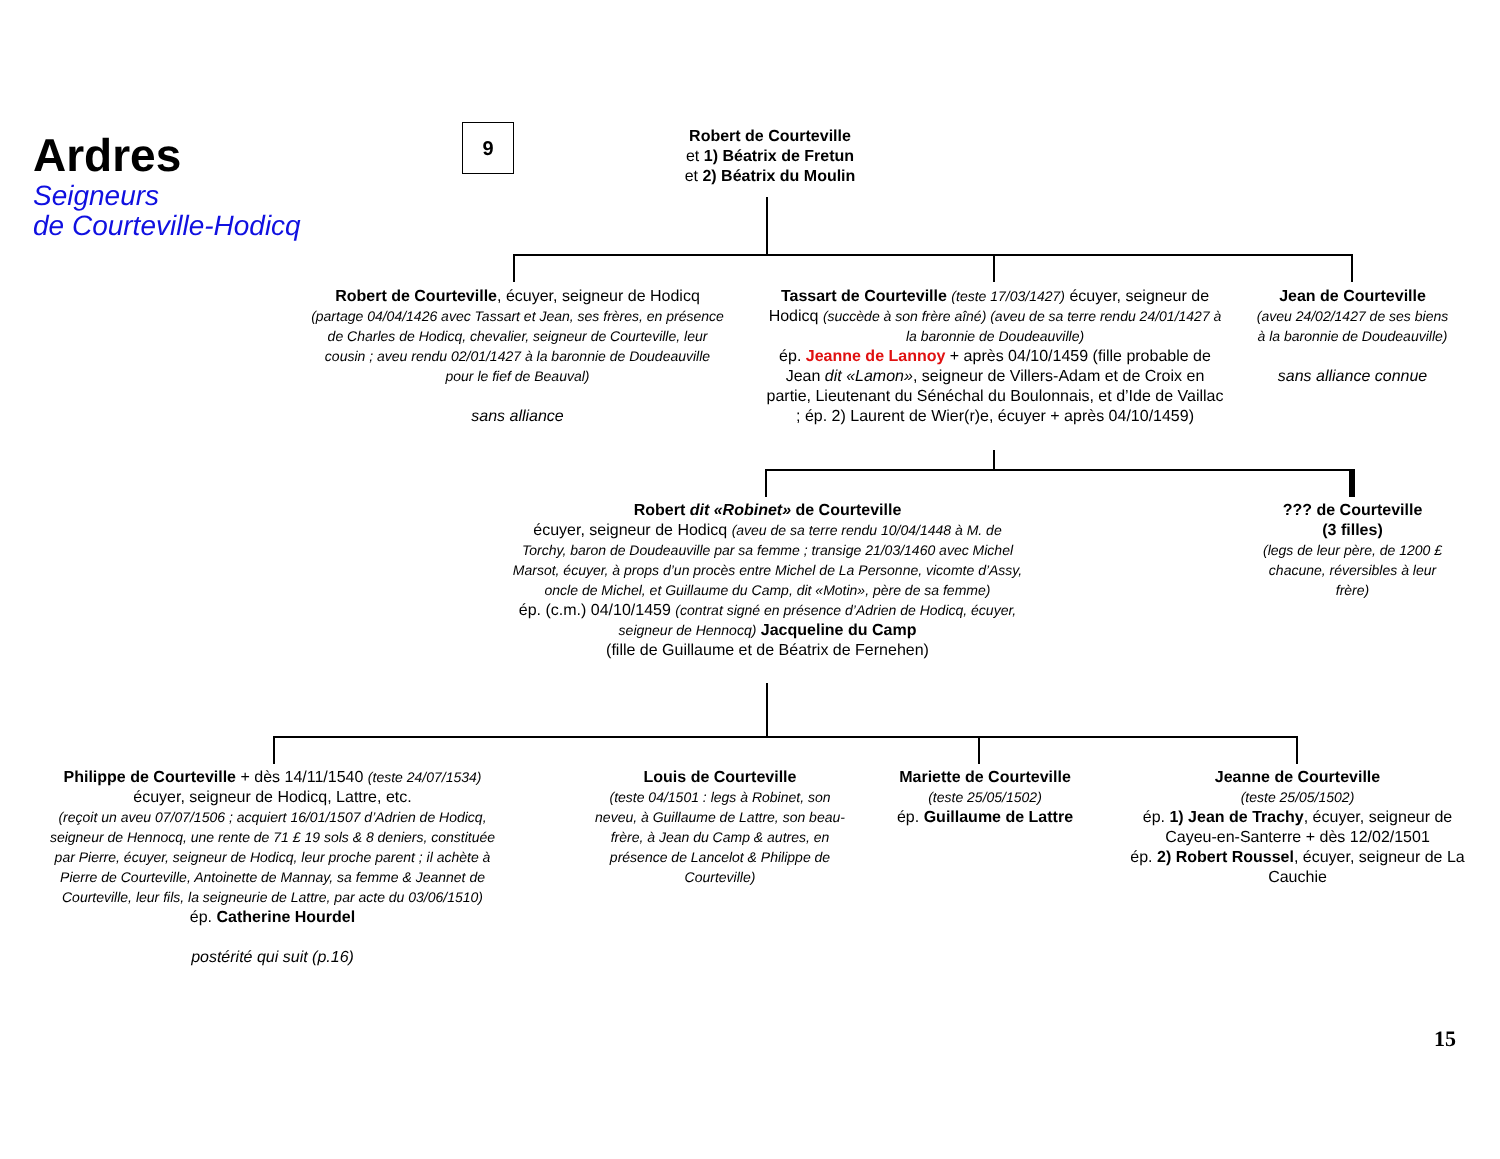Ardres
Seigneurs
de Courteville-Hodicq
9
Robert de Courteville
et 1) Béatrix de Fretun
et 2) Béatrix du Moulin
Robert de Courteville, écuyer, seigneur de Hodicq
(partage 04/04/1426 avec Tassart et Jean, ses frères, en présence de Charles de Hodicq, chevalier, seigneur de Courteville, leur cousin ; aveu rendu 02/01/1427 à la baronnie de Doudeauville pour le fief de Beauval)
sans alliance
Tassart de Courteville (teste 17/03/1427) écuyer, seigneur de Hodicq (succède à son frère aîné) (aveu de sa terre rendu 24/01/1427 à la baronnie de Doudeauville)
ép. Jeanne de Lannoy + après 04/10/1459 (fille probable de Jean dit «Lamon», seigneur de Villers-Adam et de Croix en partie, Lieutenant du Sénéchal du Boulonnais, et d’Ide de Vaillac ; ép. 2) Laurent de Wier(r)e, écuyer + après 04/10/1459)
Jean de Courteville
(aveu 24/02/1427 de ses biens à la baronnie de Doudeauville)
sans alliance connue
Robert dit «Robinet» de Courteville
écuyer, seigneur de Hodicq (aveu de sa terre rendu 10/04/1448 à M. de Torchy, baron de Doudeauville par sa femme ; transige 21/03/1460 avec Michel Marsot, écuyer, à props d’un procès entre Michel de La Personne, vicomte d’Assy, oncle de Michel, et Guillaume du Camp, dit «Motin», père de sa femme)
ép. (c.m.) 04/10/1459 (contrat signé en présence d’Adrien de Hodicq, écuyer, seigneur de Hennocq) Jacqueline du Camp
(fille de Guillaume et de Béatrix de Fernehen)
??? de Courteville
(3 filles)
(legs de leur père, de 1200 £ chacune, réversibles à leur frère)
Philippe de Courteville + dès 14/11/1540 (teste 24/07/1534)
écuyer, seigneur de Hodicq, Lattre, etc.
(reçoit un aveu 07/07/1506 ; acquiert 16/01/1507 d’Adrien de Hodicq, seigneur de Hennocq, une rente de 71 £ 19 sols & 8 deniers, constituée par Pierre, écuyer, seigneur de Hodicq, leur proche parent ; il achète à Pierre de Courteville, Antoinette de Mannay, sa femme & Jeannet de Courteville, leur fils, la seigneurie de Lattre, par acte du 03/06/1510)
ép. Catherine Hourdel
postérité qui suit (p.16)
Louis de Courteville
(teste 04/1501 : legs à Robinet, son neveu, à Guillaume de Lattre, son beau-frère, à Jean du Camp & autres, en présence de Lancelot & Philippe de Courteville)
Mariette de Courteville
(teste 25/05/1502)
ép. Guillaume de Lattre
Jeanne de Courteville
(teste 25/05/1502)
ép. 1) Jean de Trachy, écuyer, seigneur de Cayeu-en-Santerre + dès 12/02/1501
ép. 2) Robert Roussel, écuyer, seigneur de La Cauchie
15